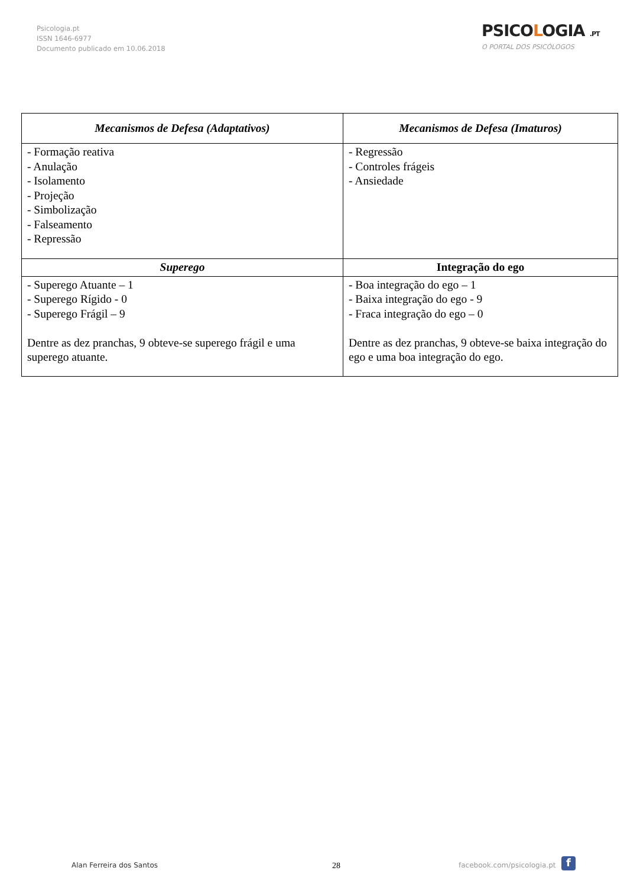Psicologia.pt
ISSN 1646-6977
Documento publicado em 10.06.2018
PSICOLOGIA .PT
O PORTAL DOS PSICÓLOGOS
| Mecanismos de Defesa (Adaptativos) | Mecanismos de Defesa (Imaturos) |
| --- | --- |
| - Formação reativa - Anulação - Isolamento - Projeção - Simbolização - Falseamento - Repressão | - Regressão - Controles frágeis - Ansiedade |
| Superego | Integração do ego |
| - Superego Atuante – 1 - Superego Rígido - 0 - Superego Frágil – 9 Dentre as dez pranchas, 9 obteve-se superego frágil e uma superego atuante. | - Boa integração do ego – 1 - Baixa integração do ego - 9 - Fraca integração do ego – 0 Dentre as dez pranchas, 9 obteve-se baixa integração do ego e uma boa integração do ego. |
Alan Ferreira dos Santos 28 facebook.com/psicologia.pt f